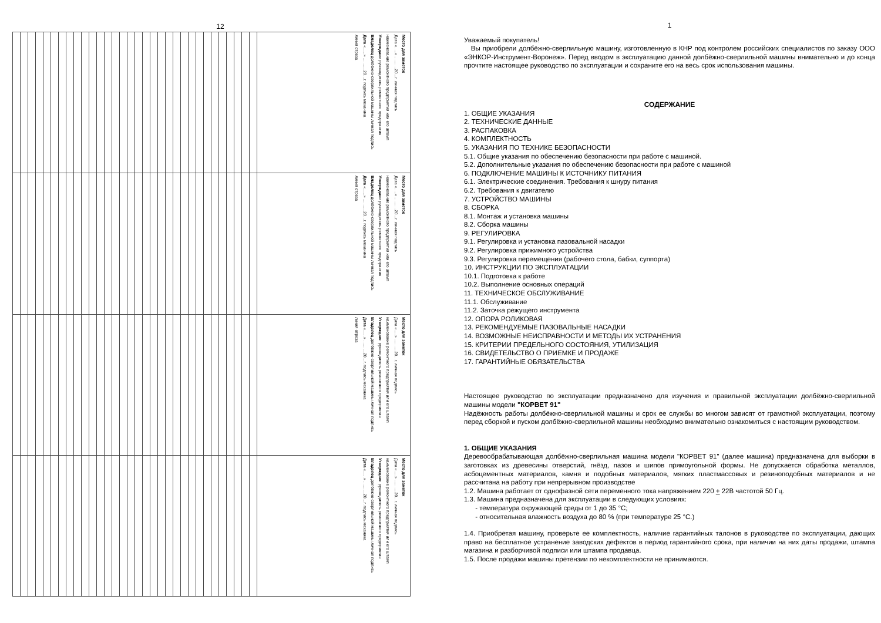12
Место для заметок
Дата «.....» ...........20…г. личная подпись
наименование ремонтного предприятия или его штамп
Утверждаю: руководитель ремонтного предприятия
Владелец долбёжно-сверлильной машины личная подпись
Дата «......» ...........20…г. подпись механика
линия отреза
Место для заметок
Дата «.....» ...........20…г. личная подпись
наименование ремонтного предприятия или его штамп
Утверждаю: руководитель ремонтного предприятия
Владелец долбёжно-сверлильной машины личная подпись
Дата «......» ...........20…г. подпись механика
линия отреза
Место для заметок
Дата «.....» ...........20…г. личная подпись
наименование ремонтного предприятия или его штамп
Утверждаю: руководитель ремонтного предприятия
Владелец долбёжно-сверлильной машины личная подпись
Дата «......» ...........20…г. подпись механика
линия отреза
Место для заметок
Дата «.....» ...........20…г. личная подпись
наименование ремонтного предприятия или его штамп
Утверждаю: руководитель ремонтного предприятия
Владелец долбёжно-сверлильной машины личная подпись
Дата «......» ...........20…г. подпись механика
1
Уважаемый покупатель!
Вы приобрели долбёжно-сверлильную машину, изготовленную в КНР под контролем российских специалистов по заказу ООО «ЭНКОР-Инструмент-Воронеж». Перед вводом в эксплуатацию данной долбёжно-сверлильной машины внимательно и до конца прочтите настоящее руководство по эксплуатации и сохраните его на весь срок использования машины.
СОДЕРЖАНИЕ
1. ОБЩИЕ УКАЗАНИЯ
2. ТЕХНИЧЕСКИЕ ДАННЫЕ
3. РАСПАКОВКА
4. КОМПЛЕКТНОСТЬ
5. УКАЗАНИЯ ПО ТЕХНИКЕ БЕЗОПАСНОСТИ
5.1. Общие указания по обеспечению безопасности при работе с машиной.
5.2. Дополнительные указания по обеспечению безопасности при работе с машиной
6. ПОДКЛЮЧЕНИЕ МАШИНЫ К ИСТОЧНИКУ ПИТАНИЯ
6.1. Электрические соединения. Требования к шнуру питания
6.2. Требования к двигателю
7. УСТРОЙСТВО МАШИНЫ
8. СБОРКА
8.1. Монтаж и установка машины
8.2. Сборка машины
9. РЕГУЛИРОВКА
9.1. Регулировка и установка пазовальной насадки
9.2. Регулировка прижимного устройства
9.3. Регулировка перемещения (рабочего стола, бабки, суппорта)
10. ИНСТРУКЦИИ ПО ЭКСПЛУАТАЦИИ
10.1. Подготовка к работе
10.2. Выполнение основных операций
11. ТЕХНИЧЕСКОЕ ОБСЛУЖИВАНИЕ
11.1. Обслуживание
11.2. Заточка режущего инструмента
12. ОПОРА РОЛИКОВАЯ
13. РЕКОМЕНДУЕМЫЕ ПАЗОВАЛЬНЫЕ НАСАДКИ
14. ВОЗМОЖНЫЕ НЕИСПРАВНОСТИ И МЕТОДЫ ИХ УСТРАНЕНИЯ
15. КРИТЕРИИ ПРЕДЕЛЬНОГО СОСТОЯНИЯ, УТИЛИЗАЦИЯ
16. СВИДЕТЕЛЬСТВО О ПРИЕМКЕ И ПРОДАЖЕ
17. ГАРАНТИЙНЫЕ ОБЯЗАТЕЛЬСТВА
Настоящее руководство по эксплуатации предназначено для изучения и правильной эксплуатации долбёжно-сверлильной машины модели "КОРВЕТ 91"
Надёжность работы долбёжно-сверлильной машины и срок ее службы во многом зависят от грамотной эксплуатации, поэтому перед сборкой и пуском долбёжно-сверлильной машины необходимо внимательно ознакомиться с настоящим руководством.
1. ОБЩИЕ УКАЗАНИЯ
Деревообрабатывающая долбёжно-сверлильная машина модели "КОРВЕТ 91" (далее машина) предназначена для выборки в заготовках из древесины отверстий, гнёзд, пазов и шипов прямоугольной формы. Не допускается обработка металлов, асбоцементных материалов, камня и подобных материалов, мягких пластмассовых и резиноподобных материалов и не рассчитана на работу при непрерывном производстве
1.2. Машина работает от однофазной сети переменного тока напряжением 220 + 22В частотой 50 Гц.
1.3. Машина предназначена для эксплуатации в следующих условиях:
- температура окружающей среды от 1 до 35 °С;
- относительная влажность воздуха до 80 % (при температуре 25 °С.)
1.4. Приобретая машину, проверьте ее комплектность, наличие гарантийных талонов в руководстве по эксплуатации, дающих право на бесплатное устранение заводских дефектов в период гарантийного срока, при наличии на них даты продажи, штампа магазина и разборчивой подписи или штампа продавца.
1.5. После продажи машины претензии по некомплектности не принимаются.